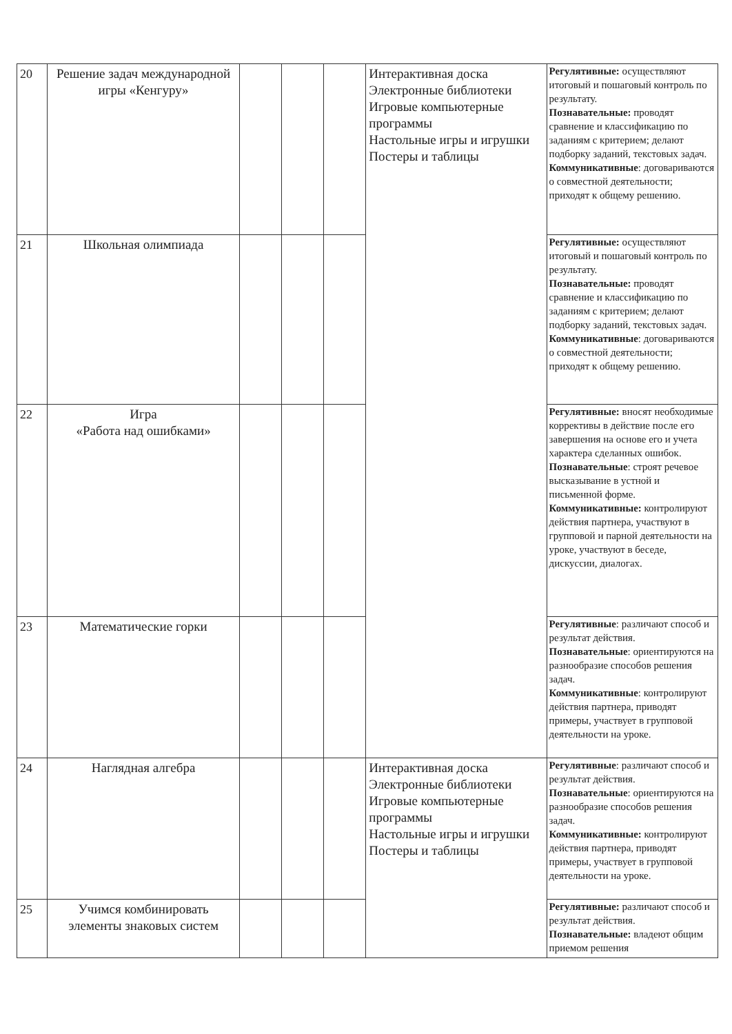| 20 | Решение задач международной игры «Кенгуру» | | | | Интерактивная доска Электронные библиотеки Игровые компьютерные программы Настольные игры и игрушки Постеры и таблицы | Регулятивные: осуществляют итоговый и пошаговый контроль по результату. Познавательные: проводят сравнение и классификацию по заданиям с критерием; делают подборку заданий, текстовых задач. Коммуникативные : договариваются о совместной деятельности; приходят к общему решению. |
| 21 | Школьная олимпиада | | | | | Регулятивные: осуществляют итоговый и пошаговый контроль по результату. Познавательные: проводят сравнение и классификацию по заданиям с критерием; делают подборку заданий, текстовых задач. Коммуникативные : договариваются о совместной деятельности; приходят к общему решению. |
| 22 | Игра «Работа над ошибками» | | | | | Регулятивные: вносят необходимые коррективы в действие после его завершения на основе его и учета характера сделанных ошибок. Познавательные : строят речевое высказывание в устной и письменной форме. Коммуникативные: контролируют действия партнера, участвуют в групповой и парной деятельности на уроке, участвуют в беседе, дискуссии, диалогах. |
| 23 | Математические горки | | | | | Регулятивные : различают способ и результат действия. Познавательные : ориентируются на разнообразие способов решения задач. Коммуникативные : контролируют действия партнера, приводят примеры, участвует в групповой деятельности на уроке. |
| 24 | Наглядная алгебра | | | | Интерактивная доска Электронные библиотеки Игровые компьютерные программы Настольные игры и игрушки Постеры и таблицы | Регулятивные : различают способ и результат действия. Познавательные : ориентируются на разнообразие способов решения задач. Коммуникативные: контролируют действия партнера, приводят примеры, участвует в групповой деятельности на уроке. |
| 25 | Учимся комбинировать элементы знаковых систем | | | | | Регулятивные: различают способ и результат действия. Познавательные: владеют общим приемом решения |